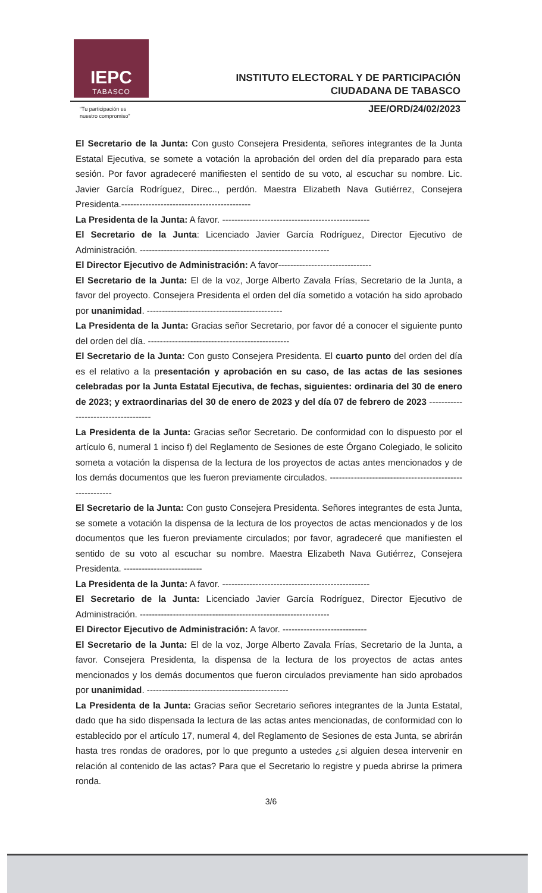IEPC
TABASCO
“Tu participación es
nuestro compromiso”
INSTITUTO ELECTORAL Y DE PARTICIPACIÓN
CIUDADANA DE TABASCO
JEE/ORD/24/02/2023
El Secretario de la Junta: Con gusto Consejera Presidenta, señores integrantes de la Junta Estatal Ejecutiva, se somete a votación la aprobación del orden del día preparado para esta sesión. Por favor agradeceré manifiesten el sentido de su voto, al escuchar su nombre. Lic. Javier García Rodríguez, Direc.., perdón. Maestra Elizabeth Nava Gutiérrez, Consejera Presidenta.-------------------------------------------
La Presidenta de la Junta: A favor. -------------------------------------------------
El Secretario de la Junta: Licenciado Javier García Rodríguez, Director Ejecutivo de Administración. ---------------------------------------------------------------
El Director Ejecutivo de Administración: A favor-------------------------------
El Secretario de la Junta: El de la voz, Jorge Alberto Zavala Frías, Secretario de la Junta, a favor del proyecto. Consejera Presidenta el orden del día sometido a votación ha sido aprobado por unanimidad. ---------------------------------------------
La Presidenta de la Junta: Gracias señor Secretario, por favor dé a conocer el siguiente punto del orden del día. -----------------------------------------------
El Secretario de la Junta: Con gusto Consejera Presidenta. El cuarto punto del orden del día es el relativo a la presentación y aprobación en su caso, de las actas de las sesiones celebradas por la Junta Estatal Ejecutiva, de fechas, siguientes: ordinaria del 30 de enero de 2023; y extraordinarias del 30 de enero de 2023 y del día 07 de febrero de 2023 ------------------------------------
La Presidenta de la Junta: Gracias señor Secretario. De conformidad con lo dispuesto por el artículo 6, numeral 1 inciso f) del Reglamento de Sesiones de este Órgano Colegiado, le solicito someta a votación la dispensa de la lectura de los proyectos de actas antes mencionados y de los demás documentos que les fueron previamente circulados. --------------------------------------------------------
El Secretario de la Junta: Con gusto Consejera Presidenta. Señores integrantes de esta Junta, se somete a votación la dispensa de la lectura de los proyectos de actas mencionados y de los documentos que les fueron previamente circulados; por favor, agradeceré que manifiesten el sentido de su voto al escuchar su nombre. Maestra Elizabeth Nava Gutiérrez, Consejera Presidenta. --------------------------
La Presidenta de la Junta: A favor. -------------------------------------------------
El Secretario de la Junta: Licenciado Javier García Rodríguez, Director Ejecutivo de Administración. ---------------------------------------------------------------
El Director Ejecutivo de Administración: A favor. ----------------------------
El Secretario de la Junta: El de la voz, Jorge Alberto Zavala Frías, Secretario de la Junta, a favor. Consejera Presidenta, la dispensa de la lectura de los proyectos de actas antes mencionados y los demás documentos que fueron circulados previamente han sido aprobados por unanimidad. -----------------------------------------------
La Presidenta de la Junta: Gracias señor Secretario señores integrantes de la Junta Estatal, dado que ha sido dispensada la lectura de las actas antes mencionadas, de conformidad con lo establecido por el artículo 17, numeral 4, del Reglamento de Sesiones de esta Junta, se abrirán hasta tres rondas de oradores, por lo que pregunto a ustedes ¿si alguien desea intervenir en relación al contenido de las actas? Para que el Secretario lo registre y pueda abrirse la primera ronda.
3/6